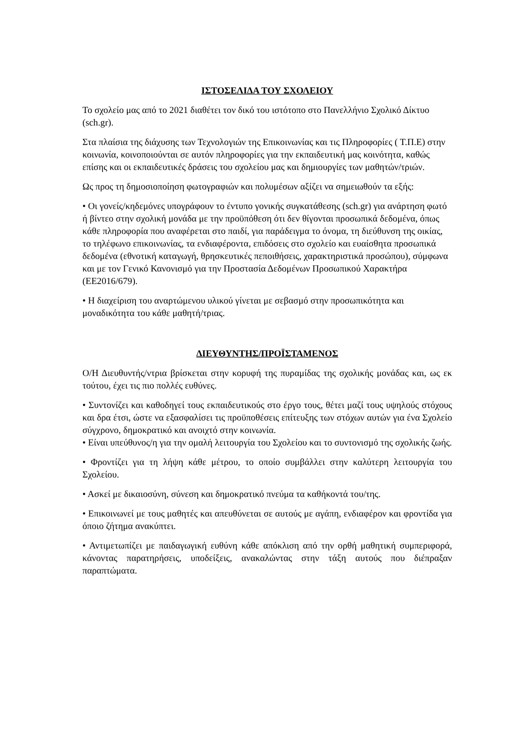ΙΣΤΟΣΕΛΙΔΑ ΤΟΥ ΣΧΟΛΕΙΟΥ
Το σχολείο μας από το 2021 διαθέτει τον δικό του ιστότοπο στο Πανελλήνιο Σχολικό Δίκτυο (sch.gr).
Στα πλαίσια της διάχυσης των Τεχνολογιών της Επικοινωνίας και τις Πληροφορίες ( Τ.Π.Ε) στην κοινωνία, κοινοποιούνται σε αυτόν πληροφορίες για την εκπαιδευτική μας κοινότητα, καθώς επίσης και οι εκπαιδευτικές δράσεις του σχολείου μας και δημιουργίες των μαθητών/τριών.
Ως προς τη δημοσιοποίηση φωτογραφιών και πολυμέσων αξίζει να σημειωθούν τα εξής:
• Οι γονείς/κηδεμόνες υπογράφουν το έντυπο γονικής συγκατάθεσης (sch.gr) για ανάρτηση φωτό ή βίντεο στην σχολική μονάδα με την προϋπόθεση ότι δεν θίγονται προσωπικά δεδομένα, όπως κάθε πληροφορία που αναφέρεται στο παιδί, για παράδειγμα το όνομα, τη διεύθυνση της οικίας, το τηλέφωνο επικοινωνίας, τα ενδιαφέροντα, επιδόσεις στο σχολείο και ευαίσθητα προσωπικά δεδομένα (εθνοτική καταγωγή, θρησκευτικές πεποιθήσεις, χαρακτηριστικά προσώπου), σύμφωνα και με τον Γενικό Κανονισμό για την Προστασία Δεδομένων Προσωπικού Χαρακτήρα (ΕΕ2016/679).
• Η διαχείριση του αναρτώμενου υλικού γίνεται με σεβασμό στην προσωπικότητα και μοναδικότητα του κάθε μαθητή/τριας.
ΔΙΕΥΘΥΝΤΗΣ/ΠΡΟΪΣΤΑΜΕΝΟΣ
Ο/Η Διευθυντής/ντρια βρίσκεται στην κορυφή της πυραμίδας της σχολικής μονάδας και, ως εκ τούτου, έχει τις πιο πολλές ευθύνες.
• Συντονίζει και καθοδηγεί τους εκπαιδευτικούς στο έργο τους, θέτει μαζί τους υψηλούς στόχους και δρα έτσι, ώστε να εξασφαλίσει τις προϋποθέσεις επίτευξης των στόχων αυτών για ένα Σχολείο σύγχρονο, δημοκρατικό και ανοιχτό στην κοινωνία.
• Είναι υπεύθυνος/η για την ομαλή λειτουργία του Σχολείου και το συντονισμό της σχολικής ζωής.
• Φροντίζει για τη λήψη κάθε μέτρου, το οποίο συμβάλλει στην καλύτερη λειτουργία του Σχολείου.
• Ασκεί με δικαιοσύνη, σύνεση και δημοκρατικό πνεύμα τα καθήκοντά του/της.
• Επικοινωνεί με τους μαθητές και απευθύνεται σε αυτούς με αγάπη, ενδιαφέρον και φροντίδα για όποιο ζήτημα ανακύπτει.
• Αντιμετωπίζει με παιδαγωγική ευθύνη κάθε απόκλιση από την ορθή μαθητική συμπεριφορά, κάνοντας παρατηρήσεις, υποδείξεις, ανακαλώντας στην τάξη αυτούς που διέπραξαν παραπτώματα.